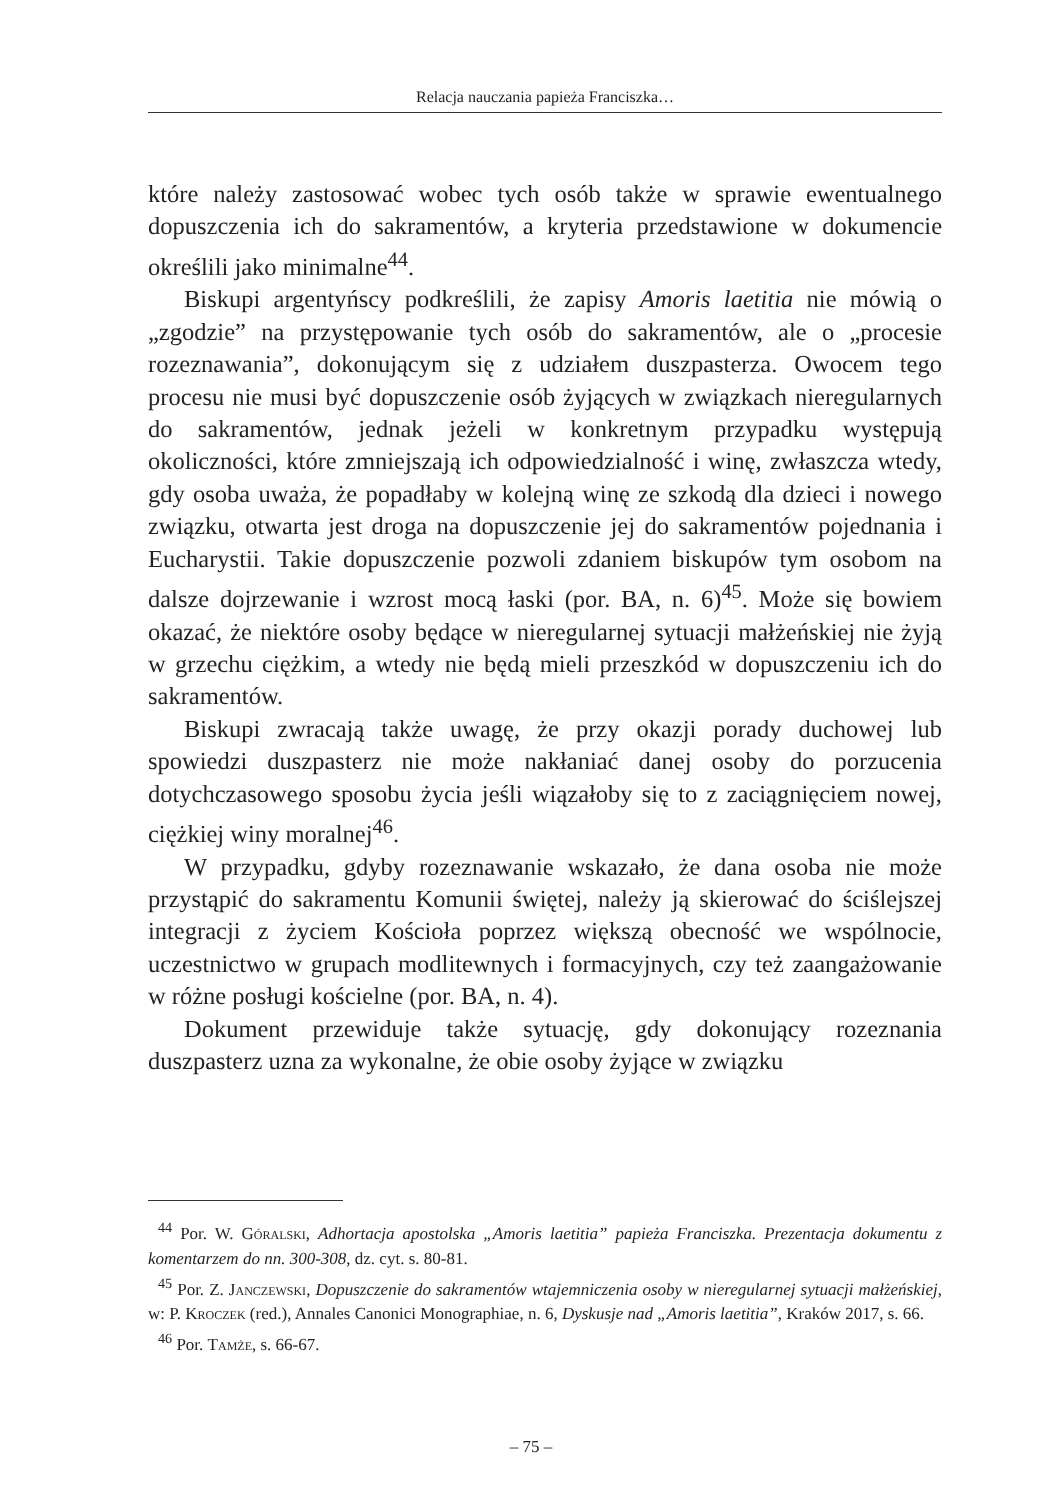Relacja nauczania papieża Franciszka…
które należy zastosować wobec tych osób także w sprawie ewentualnego dopuszczenia ich do sakramentów, a kryteria przedstawione w dokumencie określili jako minimalne<sup>44</sup>.
Biskupi argentyńscy podkreślili, że zapisy Amoris laetitia nie mówią o „zgodzie” na przystępowanie tych osób do sakramentów, ale o „procesie rozeznawania”, dokonującym się z udziałem duszpasterza. Owocem tego procesu nie musi być dopuszczenie osób żyjących w związkach nieregularnych do sakramentów, jednak jeżeli w konkretnym przypadku występują okoliczności, które zmniejszają ich odpowiedzialność i winę, zwłaszcza wtedy, gdy osoba uważa, że popadłaby w kolejną winę ze szkodą dla dzieci i nowego związku, otwarta jest droga na dopuszczenie jej do sakramentów pojednania i Eucharystii. Takie dopuszczenie pozwoli zdaniem biskupów tym osobom na dalsze dojrzewanie i wzrost mocą łaski (por. BA, n. 6)<sup>45</sup>. Może się bowiem okazać, że niektóre osoby będące w nieregularnej sytuacji małżeńskiej nie żyją w grzechu ciężkim, a wtedy nie będą mieli przeszkód w dopuszczeniu ich do sakramentów.
Biskupi zwracają także uwagę, że przy okazji porady duchowej lub spowiedzi duszpasterz nie może nakłaniać danej osoby do porzucenia dotychczasowego sposobu życia jeśli wiązałoby się to z zaciągnięciem nowej, ciężkiej winy moralnej<sup>46</sup>.
W przypadku, gdyby rozeznawanie wskazało, że dana osoba nie może przystąpić do sakramentu Komunii świętej, należy ją skierować do ściślejszej integracji z życiem Kościoła poprzez większą obecność we wspólnocie, uczestnictwo w grupach modlitewnych i formacyjnych, czy też zaangażowanie w różne posługi kościelne (por. BA, n. 4).
Dokument przewiduje także sytuację, gdy dokonujący rozeznania duszpasterz uzna za wykonalne, że obie osoby żyjące w związku
<sup>44</sup> Por. W. Góralski, Adhortacja apostolska „Amoris laetitia” papieża Franciszka. Prezentacja dokumentu z komentarzem do nn. 300-308, dz. cyt. s. 80-81.
<sup>45</sup> Por. Z. Janczewski, Dopuszczenie do sakramentów wtajemniczenia osoby w nieregularnej sytuacji małżeńskiej, w: P. Kroczek (red.), Annales Canonici Monographiae, n. 6, Dyskusje nad „Amoris laetitia”, Kraków 2017, s. 66.
<sup>46</sup> Por. Tamże, s. 66-67.
– 75 –